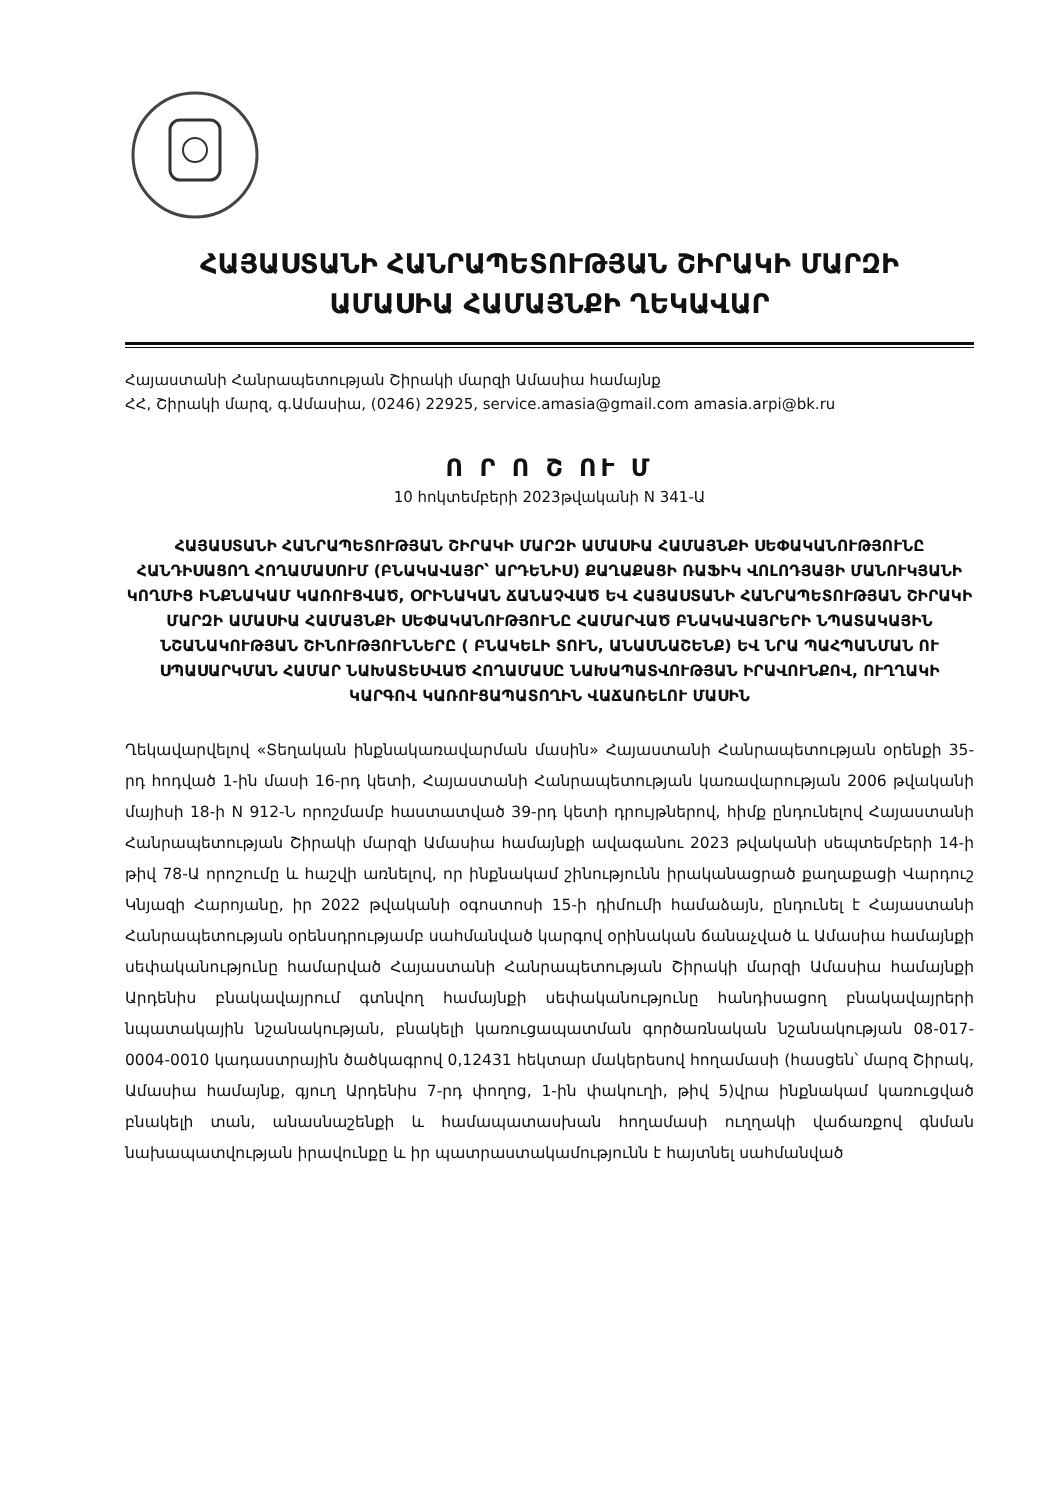ՀԱՅԱՍՏԱՆԻ ՀԱՆՐԱՊԵՏՈՒԹՅԱՆ ՇԻՐԱԿԻ ՄԱՐԶԻ
ԱՄԱՍԻԱ ՀԱՄԱՅՆՔԻ ՂԵԿԱՎԱՐ
Հայաստանի Հանրապետության Շիրակի մարզի Ամասիա համայնք
ՀՀ, Շիրակի մարզ, գ.Ամասիա, (0246) 22925, service.amasia@gmail.com amasia.arpi@bk.ru
Ո Ր Ո Շ ՈՒ Մ
10 հոկտեմբերի 2023թվականի N 341-Ա
ՀԱՅԱՍՏԱՆԻ ՀԱՆՐԱՊԵՏՈՒԹՅԱՆ ՇԻՐԱԿԻ ՄԱՐԶԻ ԱՄԱՍԻԱ ՀԱՄԱՅՆՔԻ ՍԵՓԱԿԱՆՈՒԹՅՈՒՆԸ ՀԱՆԴԻՍԱՑՈՂ ՀՈՂԱՄԱՍՈՒՄ (ԲՆԱԿԱՎԱՅՐ՝ ԱՐԴԵՆԻՍ) ՔԱՂԱՔԱՑԻ ՌԱՖԻԿ ՎՈԼՈԴՅԱՅԻ ՄԱՆՈՒԿՅԱՆԻ ԿՈՂՄԻՑ ԻՆՔՆԱԿԱՄ ԿԱՌՈՒՑՎԱԾ, ՕՐԻՆԱԿԱՆ ՃԱՆԱՉՎԱԾ ԵՎ ՀԱՅԱՍՏԱՆԻ ՀԱՆՐԱՊԵՏՈՒԹՅԱՆ ՇԻՐԱԿԻ ՄԱՐԶԻ ԱՄԱՍԻԱ ՀԱՄԱՅՆՔԻ ՍԵՓԱԿԱՆՈՒԹՅՈՒՆԸ ՀԱՄԱՐՎԱԾ ԲՆԱԿԱՎԱՅՐԵՐԻ ՆՊԱՏԱԿԱՅԻՆ ՆՇԱՆԱԿՈՒԹՅԱՆ ՇԻՆՈՒԹՅՈՒՆՆԵՐԸ ( ԲՆԱԿԵԼԻ ՏՈՒՆ, ԱՆԱՍՆԱՇԵՆՔ) ԵՎ ՆՐԱ ՊԱՀՊԱՆՄԱՆ ՈՒ ՍՊԱՍԱՐԿՄԱՆ ՀԱՄԱՐ ՆԱԽԱՏԵՍՎԱԾ ՀՈՂԱՄԱՍԸ ՆԱԽԱՊԱՏՎՈՒԹՅԱՆ ԻՐԱՎՈՒՆՔՈՎ, ՈՒՂՂԱԿԻ ԿԱՐԳՈՎ ԿԱՌՈՒՑԱՊԱՏՈՂԻՆ ՎԱՃԱՌԵԼՈՒ ՄԱՍԻՆ
Ղեկավարվելով «Տեղական ինքնակառավարման մասին» Հայաստանի Հանրապետության օրենքի 35-րդ հոդված 1-ին մասի 16-րդ կետի, Հայաստանի Հանրապետության կառավարության 2006 թվականի մայիսի 18-ի N 912-Ն որոշմամբ հաստատված 39-րդ կետի դրույթներով, հիմք ընդունելով Հայաստանի Հանրապետության Շիրակի մարզի Ամասիա համայնքի ավագանու 2023 թվականի սեպտեմբերի 14-ի թիվ 78-Ա որոշումը և հաշվի առնելով, որ ինքնակամ շինությունն իրականացրած քաղաքացի Վարդուշ Կնյազի Հարոյանը, իր 2022 թվականի օգոստոսի 15-ի դիմումի համաձայն, ընդունել է Հայաստանի Հանրապետության օրենսդրությամբ սահմանված կարգով օրինական ճանաչված և Ամասիա համայնքի սեփականությունը համարված Հայաստանի Հանրապետության Շիրակի մարզի Ամասիա համայնքի Արդենիս բնակավայրում գտնվող համայնքի սեփականությունը հանդիսացող բնակավայրերի նպատակային նշանակության, բնակելի կառուցապատման գործառնական նշանակության 08-017-0004-0010 կադաստրային ծածկագրով 0,12431 հեկտար մակերեսով հողամասի (հասցեն՝ մարզ Շիրակ, Ամասիա համայնք, գյուղ Արդենիս 7-րդ փողոց, 1-ին փակուղի, թիվ 5)վրա ինքնակամ կառուցված բնակելի տան, անասնաշենքի և համապատասխան հողամասի ուղղակի վաճառքով գնման նախապատվության իրավունքը և իր պատրաստակամությունն է հայտնել սահմանված